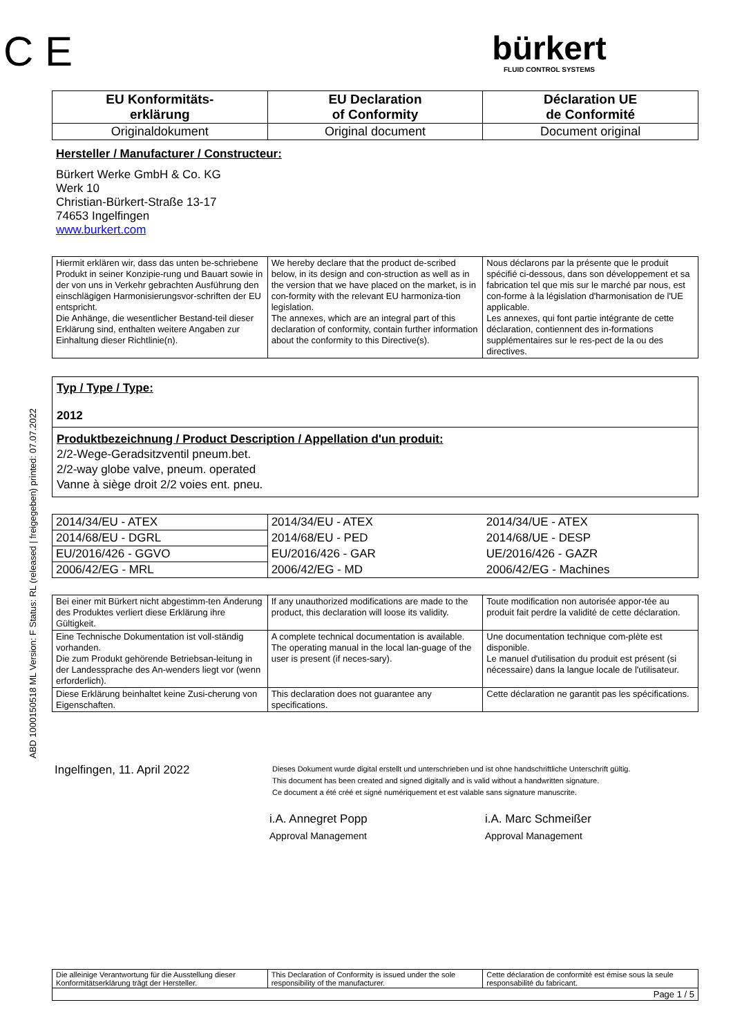ABD 1000150518 ML Version: F Status: RL (released | freigegeben) printed: 07.07.2022
C E
bürkert
FLUID CONTROL SYSTEMS
| EU Konformitäts- erklärung | EU Declaration of Conformity | Déclaration UE de Conformité |
| Originaldokument | Original document | Document original |
Hersteller / Manufacturer / Constructeur:
Bürkert Werke GmbH & Co. KG
Werk 10
Christian-Bürkert-Straße 13-17
74653 Ingelfingen
www.burkert.com
| Hiermit erklären wir, dass das unten be-schriebene Produkt in seiner Konzipie-rung und Bauart sowie in der von uns in Verkehr gebrachten Ausführung den einschlägigen Harmonisierungsvor-schriften der EU entspricht. Die Anhänge, die wesentlicher Bestand-teil dieser Erklärung sind, enthalten weitere Angaben zur Einhaltung dieser Richtlinie(n). | We hereby declare that the product de-scribed below, in its design and con-struction as well as in the version that we have placed on the market, is in con-formity with the relevant EU harmoniza-tion legislation. The annexes, which are an integral part of this declaration of conformity, contain further information about the conformity to this Directive(s). | Nous déclarons par la présente que le produit spécifié ci-dessous, dans son développement et sa fabrication tel que mis sur le marché par nous, est con-forme à la législation d'harmonisation de l'UE applicable. Les annexes, qui font partie intégrante de cette déclaration, contiennent des in-formations supplémentaires sur le res-pect de la ou des directives. |
Typ / Type / Type:
2012
Produktbezeichnung / Product Description / Appellation d'un produit:
2/2-Wege-Geradsitzventil pneum.bet.
2/2-way globe valve, pneum. operated
Vanne à siège droit 2/2 voies ent. pneu.
| 2014/34/EU - ATEX | 2014/34/EU - ATEX | 2014/34/UE - ATEX |
| 2014/68/EU - DGRL | 2014/68/EU - PED | 2014/68/UE - DESP |
| EU/2016/426 - GGVO | EU/2016/426 - GAR | UE/2016/426 - GAZR |
| 2006/42/EG - MRL | 2006/42/EG - MD | 2006/42/EG - Machines |
| Bei einer mit Bürkert nicht abgestimm-ten Änderung des Produktes verliert diese Erklärung ihre Gültigkeit. | If any unauthorized modifications are made to the product, this declaration will loose its validity. | Toute modification non autorisée appor-tée au produit fait perdre la validité de cette déclaration. |
| Eine Technische Dokumentation ist voll-ständig vorhanden. Die zum Produkt gehörende Betriebsan-leitung in der Landessprache des An-wenders liegt vor (wenn erforderlich). | A complete technical documentation is available. The operating manual in the local lan-guage of the user is present (if neces-sary). | Une documentation technique com-plète est disponible. Le manuel d'utilisation du produit est présent (si nécessaire) dans la langue locale de l'utilisateur. |
| Diese Erklärung beinhaltet keine Zusi-cherung von Eigenschaften. | This declaration does not guarantee any specifications. | Cette déclaration ne garantit pas les spécifications. |
Ingelfingen, 11. April 2022
Dieses Dokument wurde digital erstellt und unterschrieben und ist ohne handschriftliche Unterschrift gültig.
This document has been created and signed digitally and is valid without a handwritten signature.
Ce document a été créé et signé numériquement et est valable sans signature manuscrite.
i.A. Annegret Popp
Approval Management
i.A. Marc Schmeißer
Approval Management
| Die alleinige Verantwortung für die Ausstellung dieser Konformitätserklärung trägt der Hersteller. | This Declaration of Conformity is issued under the sole responsibility of the manufacturer. | Cette déclaration de conformité est émise sous la seule responsabilité du fabricant. |
| Page 1 / 5 | | |